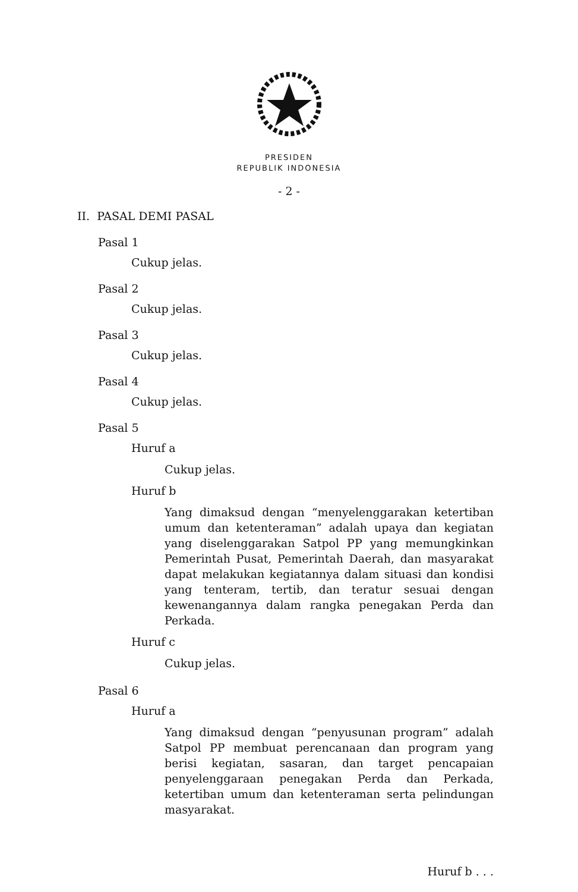PRESIDEN
REPUBLIK INDONESIA
- 2 -
II. PASAL DEMI PASAL
Pasal 1
Cukup jelas.
Pasal 2
Cukup jelas.
Pasal 3
Cukup jelas.
Pasal 4
Cukup jelas.
Pasal 5
Huruf a
Cukup jelas.
Huruf b
Yang dimaksud dengan “menyelenggarakan ketertiban umum dan ketenteraman” adalah upaya dan kegiatan yang diselenggarakan Satpol PP yang memungkinkan Pemerintah Pusat, Pemerintah Daerah, dan masyarakat dapat melakukan kegiatannya dalam situasi dan kondisi yang tenteram, tertib, dan teratur sesuai dengan kewenangannya dalam rangka penegakan Perda dan Perkada.
Huruf c
Cukup jelas.
Pasal 6
Huruf a
Yang dimaksud dengan “penyusunan program” adalah Satpol PP membuat perencanaan dan program yang berisi kegiatan, sasaran, dan target pencapaian penyelenggaraan penegakan Perda dan Perkada, ketertiban umum dan ketenteraman serta pelindungan masyarakat.
Huruf b . . .